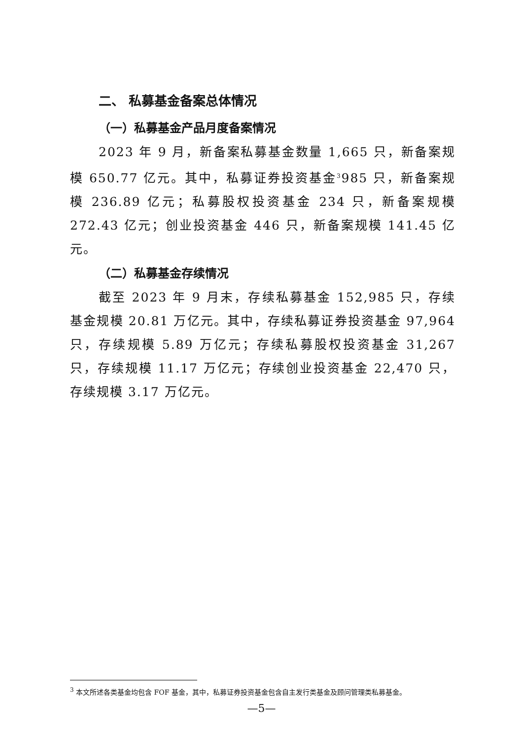二、 私募基金备案总体情况
（一）私募基金产品月度备案情况
2023 年 9 月，新备案私募基金数量 1,665 只，新备案规模 650.77 亿元。其中，私募证券投资基金<sup>3</sup>985 只，新备案规模 236.89 亿元；私募股权投资基金 234 只，新备案规模 272.43 亿元；创业投资基金 446 只，新备案规模 141.45 亿元。
（二）私募基金存续情况
截至 2023 年 9 月末，存续私募基金 152,985 只，存续基金规模 20.81 万亿元。其中，存续私募证券投资基金 97,964 只，存续规模 5.89 万亿元；存续私募股权投资基金 31,267 只，存续规模 11.17 万亿元；存续创业投资基金 22,470 只，存续规模 3.17 万亿元。
<sup>3</sup> 本文所述各类基金均包含 FOF 基金，其中，私募证券投资基金包含自主发行类基金及顾问管理类私募基金。
—5—